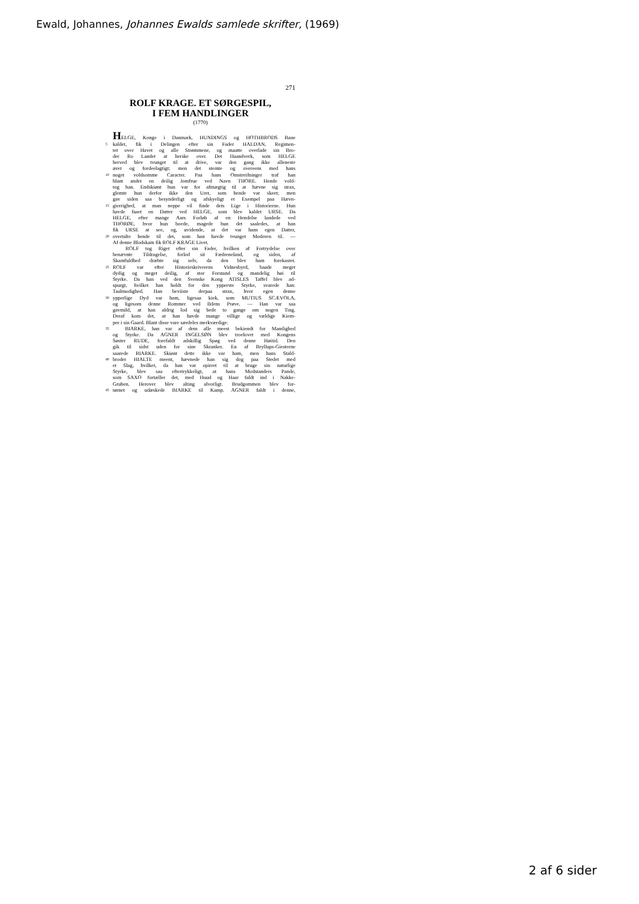Ewald, Johannes, Johannes Ewalds samlede skrifter, (1969)
271
ROLF KRAGE. ET SØRGESPIL,
I FEM HANDLINGER
(1770)
HELGE, Konge i Danmark, HUNDINGS og HOTHBRODS Bane
5 kaldet, fik i Delingen efter sin Fader HALDAN, Regimen-
tet over Havet og alle Strømmene, og maatte overlade sin Bro-
der Ro Landet at herske over. Det Haandverk, som HELGE
herved blev tvunget til at drive, var den gang ikke alleneste
æret og fordeelagtigt; men det stemte og overeens med hans
10 noget voldsomme Caracter. Paa hans Omstreifninger traf han
blant andet en deilig Jomfrue ved Navn THORE. Hende vold-
tog han. Endskiønt hun var for afmægtig til at hævne sig strax,
glemte hun derfor ikke den Uret, som hende var skeet; men
gav siden saa besynderligt og afskyeligt et Exempel paa Hævn-
15 gierrighed, at man neppe vil finde dets Lige i Historierne. Hun
havde faaet en Datter ved HELGE, som blev kaldet URSE. Da
HELGE, efter mange Aars Forløb af en Hendelse landede ved
THORØE, hvor hun boede, magede hun det saaledes, at han
fik URSE at see, og, uvidende, at det var hans egen Datter,
20 overtalte hende til det, som han havde tvunget Moderen til. —
Af denne Blodskam fik ROLF KRAGE Livet.
ROLF tog Riget efter sin Fader, hvilken af Fortrydelse over
benævnte Tildragelse, forlod sit Fædreneland, og siden, af
Skamfuldhed dræbte sig selv, da den blev ham forekastet.
25 ROLF var efter Historieskriverens Vidnesbyrd, baade meget
dydig og meget deilig, af stor Forstand og mandelig høi til
Styrke. Da han ved den Svenske Kong ATISLES Taffel blev ad-
spurgt, hvilket han holdt for den ypperste Styrke, svarede han:
Taalmodighed. Han beviiste derpaa strax, hvor egen denne
30 ypperlige Dyd var ham, ligesaa kiek, som MUTIUS SCÆVOLA,
og ligesom denne Rommer ved Ildens Prøve. — Han var saa
gavmild, at han aldrig lod sig bede to gange om nogen Ting.
Deraf kom det, at han havde mange villige og vældige Kiem-
per i sin Gaard. Blant disse vare særdeles merkværdige:
35 BIARKE, han var af dem alle meest bekiendt for Mandighed
og Styrke. Da AGNER INGELSØN blev troelovet med Kongens
Søster RUDE, forefaldt adskillig Spøg ved denne Høitid. Den
gik til sidst uden for sine Skranker. En af Bryllups-Giesterne
saarede BIARKE. Skiønt dette ikke var ham, men hans Stald-
40 broder HIALTE meent, hævnede han sig dog paa Stedet med
et Slag, hvilket, da han var opirret til at bruge sin naturlige
Styrke, blev saa eftertrykkeligt, at hans Modstanders Pande,
som SAXO fortæller det, med Huud og Haar faldt ind i Nakke-
Gruben. Herover blev alting alvorligt. Brudgommen blev for-
45 tørnet og udæskede BIARKE til Kamp. AGNER faldt i denne,
2 af 6 sider